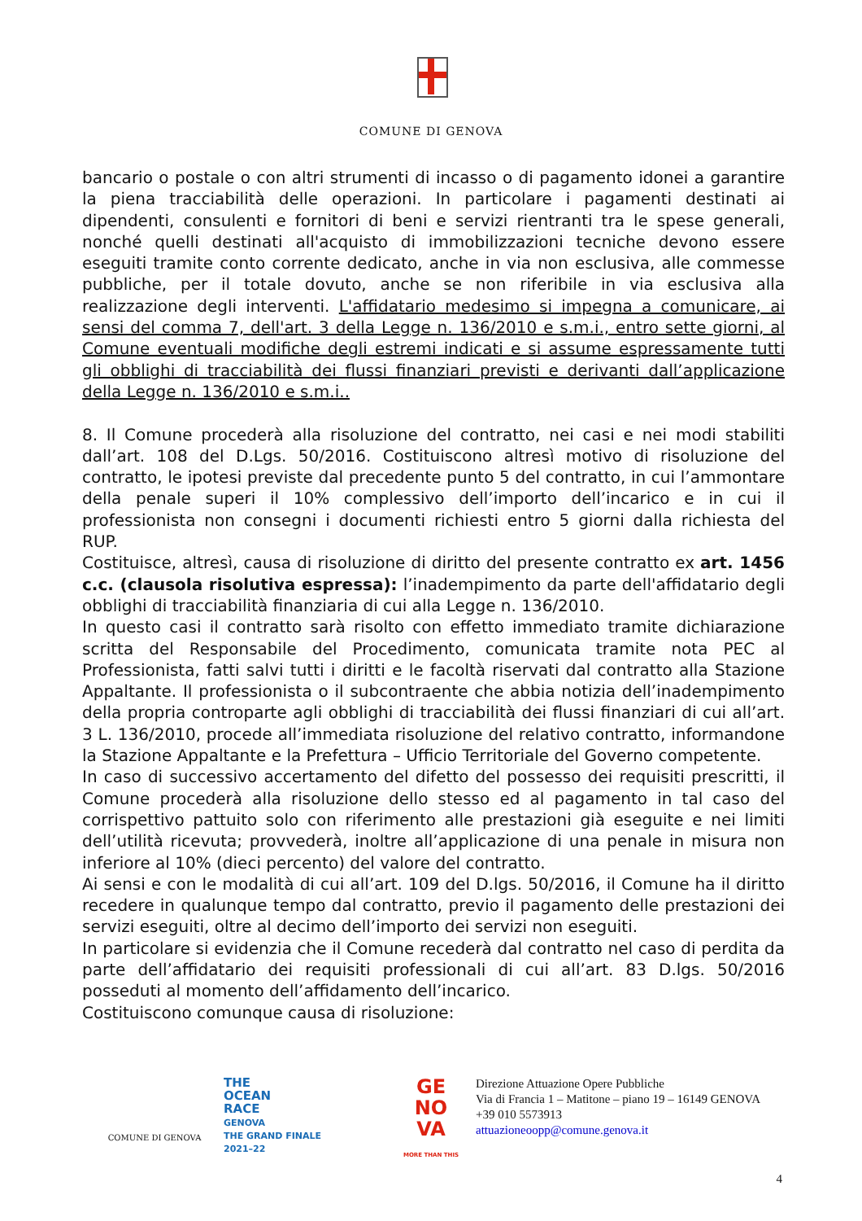COMUNE DI GENOVA
bancario o postale o con altri strumenti di incasso o di pagamento idonei a garantire la piena tracciabilità delle operazioni. In particolare i pagamenti destinati ai dipendenti, consulenti e fornitori di beni e servizi rientranti tra le spese generali, nonché quelli destinati all'acquisto di immobilizzazioni tecniche devono essere eseguiti tramite conto corrente dedicato, anche in via non esclusiva, alle commesse pubbliche, per il totale dovuto, anche se non riferibile in via esclusiva alla realizzazione degli interventi. L'affidatario medesimo si impegna a comunicare, ai sensi del comma 7, dell'art. 3 della Legge n. 136/2010 e s.m.i., entro sette giorni, al Comune eventuali modifiche degli estremi indicati e si assume espressamente tutti gli obblighi di tracciabilità dei flussi finanziari previsti e derivanti dall’applicazione della Legge n. 136/2010 e s.m.i..
8. Il Comune procederà alla risoluzione del contratto, nei casi e nei modi stabiliti dall’art. 108 del D.Lgs. 50/2016. Costituiscono altresì motivo di risoluzione del contratto, le ipotesi previste dal precedente punto 5 del contratto, in cui l’ammontare della penale superi il 10% complessivo dell’importo dell’incarico e in cui il professionista non consegni i documenti richiesti entro 5 giorni dalla richiesta del RUP.
Costituisce, altresì, causa di risoluzione di diritto del presente contratto ex art. 1456 c.c. (clausola risolutiva espressa): l’inadempimento da parte dell'affidatario degli obblighi di tracciabilità finanziaria di cui alla Legge n. 136/2010.
In questo casi il contratto sarà risolto con effetto immediato tramite dichiarazione scritta del Responsabile del Procedimento, comunicata tramite nota PEC al Professionista, fatti salvi tutti i diritti e le facoltà riservati dal contratto alla Stazione Appaltante. Il professionista o il subcontraente che abbia notizia dell’inadempimento della propria controparte agli obblighi di tracciabilità dei flussi finanziari di cui all’art. 3 L. 136/2010, procede all’immediata risoluzione del relativo contratto, informandone la Stazione Appaltante e la Prefettura – Ufficio Territoriale del Governo competente.
In caso di successivo accertamento del difetto del possesso dei requisiti prescritti, il Comune procederà alla risoluzione dello stesso ed al pagamento in tal caso del corrispettivo pattuito solo con riferimento alle prestazioni già eseguite e nei limiti dell’utilità ricevuta; provvederà, inoltre all’applicazione di una penale in misura non inferiore al 10% (dieci percento) del valore del contratto.
Ai sensi e con le modalità di cui all’art. 109 del D.lgs. 50/2016, il Comune ha il diritto recedere in qualunque tempo dal contratto, previo il pagamento delle prestazioni dei servizi eseguiti, oltre al decimo dell’importo dei servizi non eseguiti.
In particolare si evidenzia che il Comune recederà dal contratto nel caso di perdita da parte dell’affidatario dei requisiti professionali di cui all’art. 83 D.lgs. 50/2016 posseduti al momento dell’affidamento dell’incarico.
Costituiscono comunque causa di risoluzione:
COMUNE DI GENOVA
THE
OCEAN
RACE
GENOVA
THE GRAND FINALE
2021–22
GE
NO
VA
MORE THAN THIS
Direzione Attuazione Opere Pubbliche
Via di Francia 1 – Matitone – piano 19 – 16149 GENOVA
+39 010 5573913
attuazioneoopp@comune.genova.it
4